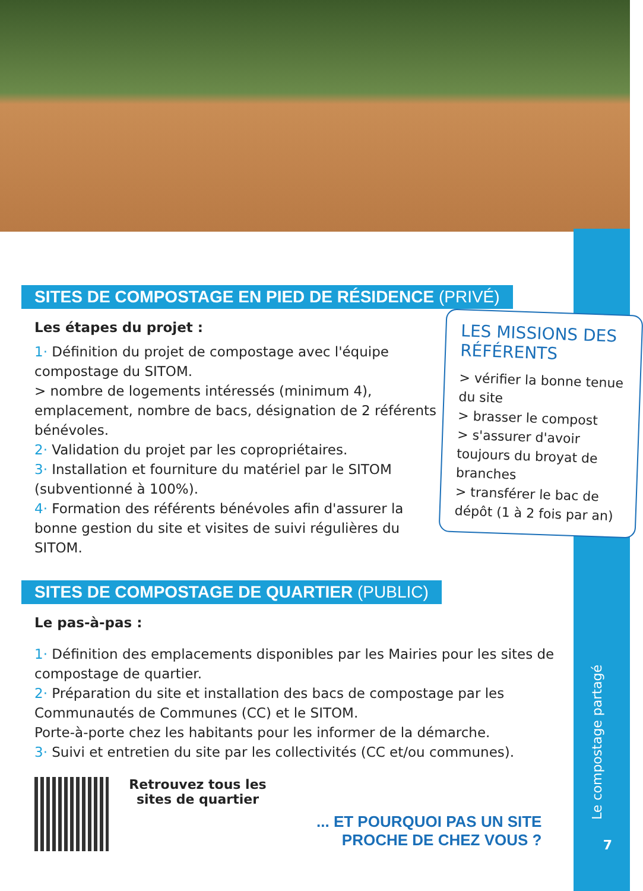SITES DE COMPOSTAGE EN PIED DE RÉSIDENCE (PRIVÉ)
Les étapes du projet :
1· Définition du projet de compostage avec l'équipe compostage du SITOM.
> nombre de logements intéressés (minimum 4), emplacement, nombre de bacs, désignation de 2 référents bénévoles.
2· Validation du projet par les copropriétaires.
3· Installation et fourniture du matériel par le SITOM (subventionné à 100%).
4· Formation des référents bénévoles afin d'assurer la bonne gestion du site et visites de suivi régulières du SITOM.
LES MISSIONS DES RÉFÉRENTS
> vérifier la bonne tenue du site
> brasser le compost
> s'assurer d'avoir toujours du broyat de branches
> transférer le bac de dépôt (1 à 2 fois par an)
SITES DE COMPOSTAGE DE QUARTIER (PUBLIC)
Le pas-à-pas :
1· Définition des emplacements disponibles par les Mairies pour les sites de compostage de quartier.
2· Préparation du site et installation des bacs de compostage par les Communautés de Communes (CC) et le SITOM.
Porte-à-porte chez les habitants pour les informer de la démarche.
3· Suivi et entretien du site par les collectivités (CC et/ou communes).
Retrouvez tous les sites de quartier
... ET POURQUOI PAS UN SITE
PROCHE DE CHEZ VOUS ?
Le compostage partagé
7